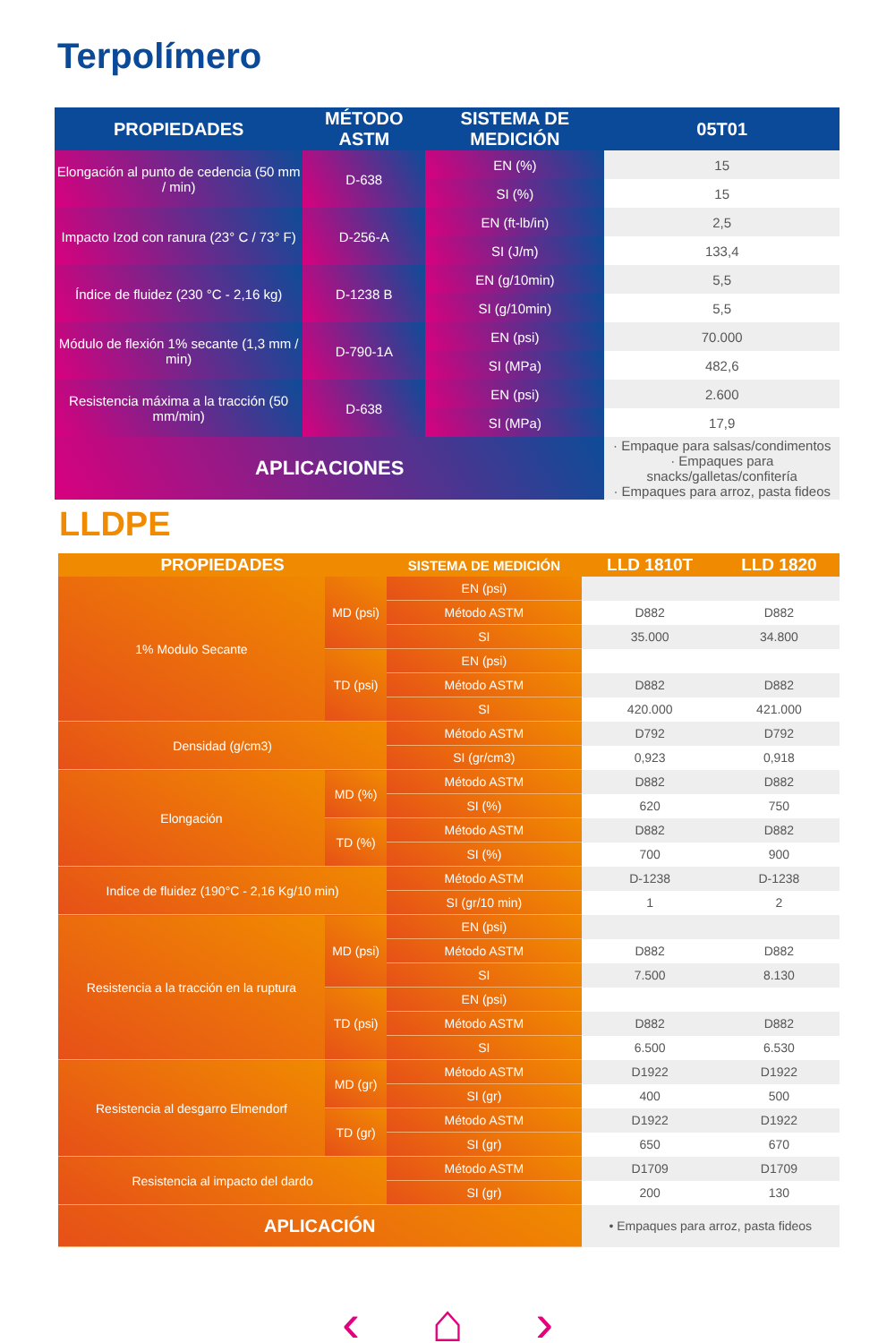Terpolímero
| PROPIEDADES | MÉTODO ASTM | SISTEMA DE MEDICIÓN | 05T01 |
| --- | --- | --- | --- |
| Elongación al punto de cedencia (50 mm / min) | D-638 | EN (%) | 15 |
| | | SI (%) | 15 |
| Impacto Izod con ranura (23° C / 73° F) | D-256-A | EN (ft-lb/in) | 2,5 |
| | | SI (J/m) | 133,4 |
| Índice de fluidez (230 °C - 2,16 kg) | D-1238 B | EN (g/10min) | 5,5 |
| | | SI (g/10min) | 5,5 |
| Módulo de flexión 1% secante (1,3 mm / min) | D-790-1A | EN (psi) | 70.000 |
| | | SI (MPa) | 482,6 |
| Resistencia máxima a la tracción (50 mm/min) | D-638 | EN (psi) | 2.600 |
| | | SI (MPa) | 17,9 |
| APLICACIONES | | | · Empaque para salsas/condimentos · Empaques para snacks/galletas/confitería · Empaques para arroz, pasta fideos |
LLDPE
| PROPIEDADES | | SISTEMA DE MEDICIÓN | LLD 1810T | LLD 1820 |
| --- | --- | --- | --- | --- |
| 1% Modulo Secante | MD (psi) | EN (psi) | | |
| | | Método ASTM | D882 | D882 |
| | | SI | 35.000 | 34.800 |
| | TD (psi) | EN (psi) | | |
| | | Método ASTM | D882 | D882 |
| | | SI | 420.000 | 421.000 |
| Densidad (g/cm3) | | Método ASTM | D792 | D792 |
| | | SI (gr/cm3) | 0,923 | 0,918 |
| Elongación | MD (%) | Método ASTM | D882 | D882 |
| | | SI (%) | 620 | 750 |
| | TD (%) | Método ASTM | D882 | D882 |
| | | SI (%) | 700 | 900 |
| Indice de fluidez (190°C - 2,16 Kg/10 min) | | Método ASTM | D-1238 | D-1238 |
| | | SI (gr/10 min) | 1 | 2 |
| Resistencia a la tracción en la ruptura | MD (psi) | EN (psi) | | |
| | | Método ASTM | D882 | D882 |
| | | SI | 7.500 | 8.130 |
| | TD (psi) | EN (psi) | | |
| | | Método ASTM | D882 | D882 |
| | | SI | 6.500 | 6.530 |
| Resistencia al desgarro Elmendorf | MD (gr) | Método ASTM | D1922 | D1922 |
| | | SI (gr) | 400 | 500 |
| | TD (gr) | Método ASTM | D1922 | D1922 |
| | | SI (gr) | 650 | 670 |
| Resistencia al impacto del dardo | | Método ASTM | D1709 | D1709 |
| | | SI (gr) | 200 | 130 |
| APLICACIÓN | | | • Empaques para arroz, pasta fideos | |
‹ ⌂ ›